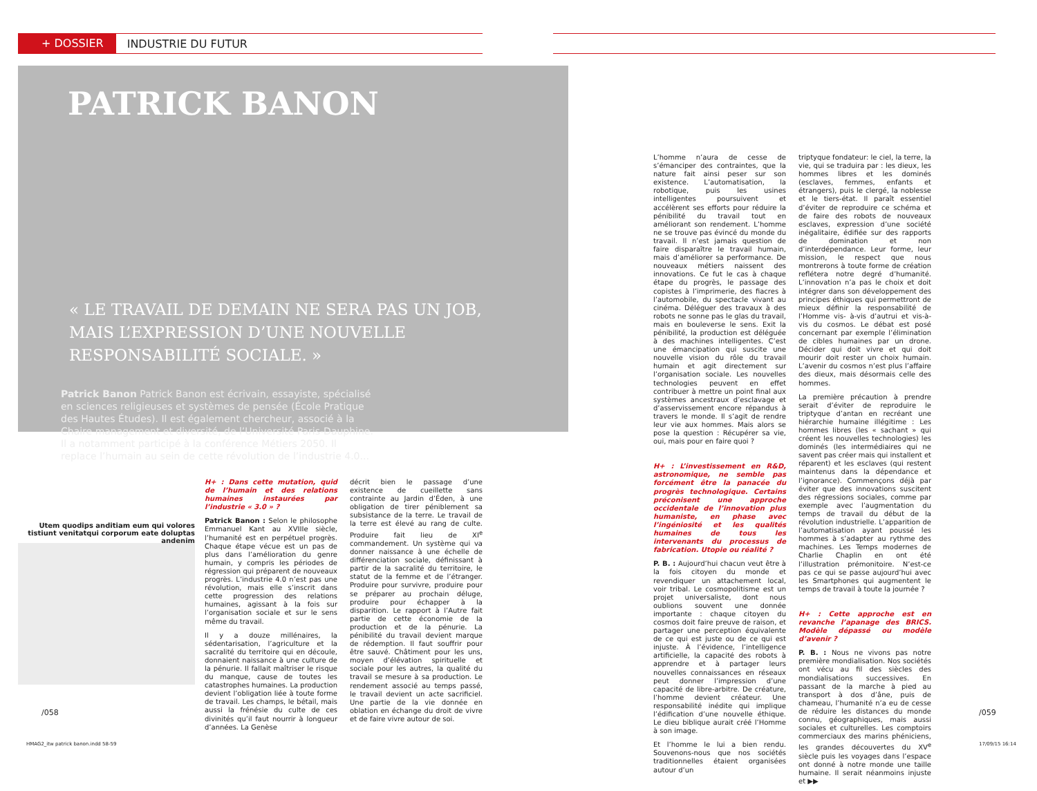+ DOSSIER INDUSTRIE DU FUTUR
PATRICK BANON
« LE TRAVAIL DE DEMAIN NE SERA PAS UN JOB,
MAIS L’EXPRESSION D’UNE NOUVELLE
RESPONSABILITÉ SOCIALE. »
Patrick Banon Patrick Banon est écrivain, essayiste, spécialisé en sciences religieuses et systèmes de pensée (École Pratique des Hautes Études). Il est également chercheur, associé à la Chaire management et diversité, de l’Université Paris-Dauphine. Il a notamment participé à la conférence Métiers 2050. Il replace l’humain au sein de cette révolution de l’industrie 4.0...
Utem quodips anditiam eum qui volores tistiunt venitatqui corporum eate doluptas andenim
H+ : Dans cette mutation, quid de l’humain et des relations humaines instaurées par l’industrie « 3.0 » ?
Patrick Banon : Selon le philosophe Emmanuel Kant au XVIIIe siècle, l’humanité est en perpétuel progrès. Chaque étape vécue est un pas de plus dans l’amélioration du genre humain, y compris les périodes de régression qui préparent de nouveaux progrès. L’industrie 4.0 n’est pas une révolution, mais elle s’inscrit dans cette progression des relations humaines, agissant à la fois sur l’organisation sociale et sur le sens même du travail.
Il y a douze millénaires, la sédentarisation, l’agriculture et la sacralité du territoire qui en découle, donnaient naissance à une culture de la pénurie. Il fallait maîtriser le risque du manque, cause de toutes les catastrophes humaines. La production devient l’obligation liée à toute forme de travail. Les champs, le bétail, mais aussi la frénésie du culte de ces divinités qu’il faut nourrir à longueur d’années. La Genèse
décrit bien le passage d’une existence de cueillette sans contrainte au Jardin d’Éden, à une obligation de tirer péniblement sa subsistance de la terre. Le travail de la terre est élevé au rang de culte. Produire fait lieu de XI<sup>e</sup> commandement. Un système qui va donner naissance à une échelle de différenciation sociale, définissant à partir de la sacralité du territoire, le statut de la femme et de l’étranger. Produire pour survivre, produire pour se préparer au prochain déluge, produire pour échapper à la disparition. Le rapport à l’Autre fait partie de cette économie de la production et de la pénurie. La pénibilité du travail devient marque de rédemption. Il faut souffrir pour être sauvé. Châtiment pour les uns, moyen d’élévation spirituelle et sociale pour les autres, la qualité du travail se mesure à sa production. Le rendement associé au temps passé, le travail devient un acte sacrificiel. Une partie de la vie donnée en oblation en échange du droit de vivre et de faire vivre autour de soi.
L’homme n’aura de cesse de s’émanciper des contraintes, que la nature fait ainsi peser sur son existence. L’automatisation, la robotique, puis les usines intelligentes poursuivent et accélèrent ses efforts pour réduire la pénibilité du travail tout en améliorant son rendement. L’homme ne se trouve pas évincé du monde du travail. Il n’est jamais question de faire disparaître le travail humain, mais d’améliorer sa performance. De nouveaux métiers naissent des innovations. Ce fut le cas à chaque étape du progrès, le passage des copistes à l’imprimerie, des fiacres à l’automobile, du spectacle vivant au cinéma. Déléguer des travaux à des robots ne sonne pas le glas du travail, mais en bouleverse le sens. Exit la pénibilité, la production est déléguée à des machines intelligentes. C’est une émancipation qui suscite une nouvelle vision du rôle du travail humain et agit directement sur l’organisation sociale. Les nouvelles technologies peuvent en effet contribuer à mettre un point final aux systèmes ancestraux d’esclavage et d’asservissement encore répandus à travers le monde. Il s’agit de rendre leur vie aux hommes. Mais alors se pose la question : Récupérer sa vie, oui, mais pour en faire quoi ?
H+ : L’investissement en R&D, astronomique, ne semble pas forcément être la panacée du progrès technologique. Certains préconisent une approche occidentale de l’innovation plus humaniste, en phase avec l’ingéniosité et les qualités humaines de tous les intervenants du processus de fabrication. Utopie ou réalité ?
P. B. : Aujourd’hui chacun veut être à la fois citoyen du monde et revendiquer un attachement local, voir tribal. Le cosmopolitisme est un projet universaliste, dont nous oublions souvent une donnée importante : chaque citoyen du cosmos doit faire preuve de raison, et partager une perception équivalente de ce qui est juste ou de ce qui est injuste. À l’évidence, l’intelligence artificielle, la capacité des robots à apprendre et à partager leurs nouvelles connaissances en réseaux peut donner l’impression d’une capacité de libre-arbitre. De créature, l’homme devient créateur. Une responsabilité inédite qui implique l’édification d’une nouvelle éthique. Le dieu biblique aurait créé l’Homme à son image.
Et l’homme le lui a bien rendu. Souvenons-nous que nos sociétés traditionnelles étaient organisées autour d’un
triptyque fondateur: le ciel, la terre, la vie, qui se traduira par : les dieux, les hommes libres et les dominés (esclaves, femmes, enfants et étrangers), puis le clergé, la noblesse et le tiers-état. Il paraît essentiel d’éviter de reproduire ce schéma et de faire des robots de nouveaux esclaves, expression d’une société inégalitaire, édifiée sur des rapports de domination et non d’interdépendance. Leur forme, leur mission, le respect que nous montrerons à toute forme de création reflétera notre degré d’humanité. L’innovation n’a pas le choix et doit intégrer dans son développement des principes éthiques qui permettront de mieux définir la responsabilité de l’Homme vis- à-vis d’autrui et vis-à-vis du cosmos. Le débat est posé concernant par exemple l’élimination de cibles humaines par un drone. Décider qui doit vivre et qui doit mourir doit rester un choix humain. L’avenir du cosmos n’est plus l’affaire des dieux, mais désormais celle des hommes.
La première précaution à prendre serait d’éviter de reproduire le triptyque d’antan en recréant une hiérarchie humaine illégitime : Les hommes libres (les « sachant » qui créent les nouvelles technologies) les dominés (les intermédiaires qui ne savent pas créer mais qui installent et réparent) et les esclaves (qui restent maintenus dans la dépendance et l’ignorance). Commençons déjà par éviter que des innovations suscitent des régressions sociales, comme par exemple avec l’augmentation du temps de travail du début de la révolution industrielle. L’apparition de l’automatisation ayant poussé les hommes à s’adapter au rythme des machines. Les Temps modernes de Charlie Chaplin en ont été l’illustration prémonitoire. N’est-ce pas ce qui se passe aujourd’hui avec les Smartphones qui augmentent le temps de travail à toute la journée ?
H+ : Cette approche est en revanche l’apanage des BRICS. Modèle dépassé ou modèle d’avenir ?
P. B. : Nous ne vivons pas notre première mondialisation. Nos sociétés ont vécu au fil des siècles des mondialisations successives. En passant de la marche à pied au transport à dos d’âne, puis de chameau, l’humanité n’a eu de cesse de réduire les distances du monde connu, géographiques, mais aussi sociales et culturelles. Les comptoirs commerciaux des marins phéniciens, les grandes découvertes du XV<sup>e</sup> siècle puis les voyages dans l’espace ont donné à notre monde une taille humaine. Il serait néanmoins injuste et ▶▶
/058 /059
HMAG2_itw patrick banon.indd 58-59
17/09/15 16:14